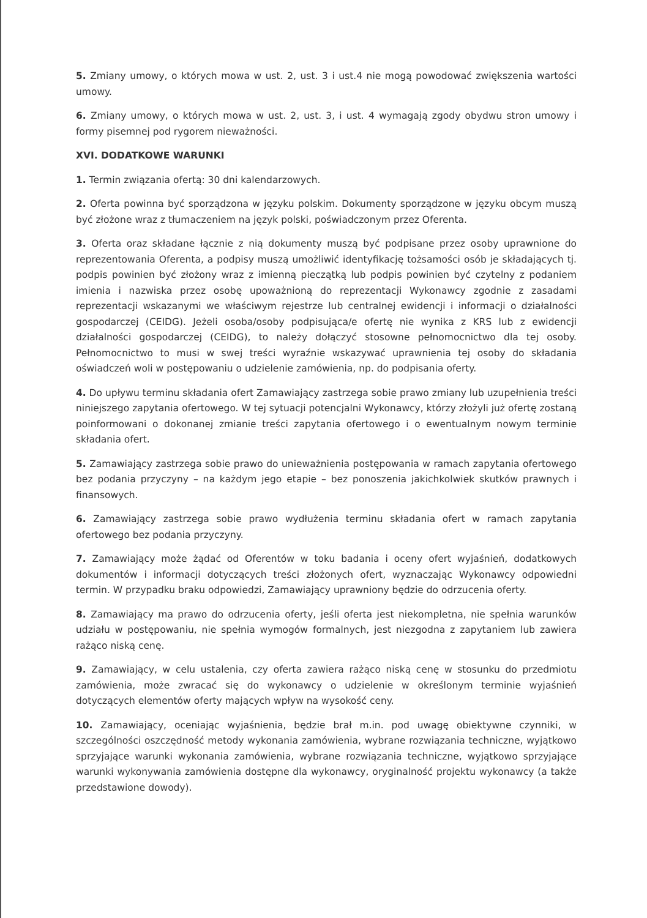5. Zmiany umowy, o których mowa w ust. 2, ust. 3 i ust.4 nie mogą powodować zwiększenia wartości umowy.
6. Zmiany umowy, o których mowa w ust. 2, ust. 3, i ust. 4 wymagają zgody obydwu stron umowy i formy pisemnej pod rygorem nieważności.
XVI. DODATKOWE WARUNKI
1. Termin związania ofertą: 30 dni kalendarzowych.
2. Oferta powinna być sporządzona w języku polskim. Dokumenty sporządzone w języku obcym muszą być złożone wraz z tłumaczeniem na język polski, poświadczonym przez Oferenta.
3. Oferta oraz składane łącznie z nią dokumenty muszą być podpisane przez osoby uprawnione do reprezentowania Oferenta, a podpisy muszą umożliwić identyfikację tożsamości osób je składających tj. podpis powinien być złożony wraz z imienną pieczątką lub podpis powinien być czytelny z podaniem imienia i nazwiska przez osobę upoważnioną do reprezentacji Wykonawcy zgodnie z zasadami reprezentacji wskazanymi we właściwym rejestrze lub centralnej ewidencji i informacji o działalności gospodarczej (CEIDG). Jeżeli osoba/osoby podpisująca/e ofertę nie wynika z KRS lub z ewidencji działalności gospodarczej (CEIDG), to należy dołączyć stosowne pełnomocnictwo dla tej osoby. Pełnomocnictwo to musi w swej treści wyraźnie wskazywać uprawnienia tej osoby do składania oświadczeń woli w postępowaniu o udzielenie zamówienia, np. do podpisania oferty.
4. Do upływu terminu składania ofert Zamawiający zastrzega sobie prawo zmiany lub uzupełnienia treści niniejszego zapytania ofertowego. W tej sytuacji potencjalni Wykonawcy, którzy złożyli już ofertę zostaną poinformowani o dokonanej zmianie treści zapytania ofertowego i o ewentualnym nowym terminie składania ofert.
5. Zamawiający zastrzega sobie prawo do unieważnienia postępowania w ramach zapytania ofertowego bez podania przyczyny – na każdym jego etapie – bez ponoszenia jakichkolwiek skutków prawnych i finansowych.
6. Zamawiający zastrzega sobie prawo wydłużenia terminu składania ofert w ramach zapytania ofertowego bez podania przyczyny.
7. Zamawiający może żądać od Oferentów w toku badania i oceny ofert wyjaśnień, dodatkowych dokumentów i informacji dotyczących treści złożonych ofert, wyznaczając Wykonawcy odpowiedni termin. W przypadku braku odpowiedzi, Zamawiający uprawniony będzie do odrzucenia oferty.
8. Zamawiający ma prawo do odrzucenia oferty, jeśli oferta jest niekompletna, nie spełnia warunków udziału w postępowaniu, nie spełnia wymogów formalnych, jest niezgodna z zapytaniem lub zawiera rażąco niską cenę.
9. Zamawiający, w celu ustalenia, czy oferta zawiera rażąco niską cenę w stosunku do przedmiotu zamówienia, może zwracać się do wykonawcy o udzielenie w określonym terminie wyjaśnień dotyczących elementów oferty mających wpływ na wysokość ceny.
10. Zamawiający, oceniając wyjaśnienia, będzie brał m.in. pod uwagę obiektywne czynniki, w szczególności oszczędność metody wykonania zamówienia, wybrane rozwiązania techniczne, wyjątkowo sprzyjające warunki wykonania zamówienia, wybrane rozwiązania techniczne, wyjątkowo sprzyjające warunki wykonywania zamówienia dostępne dla wykonawcy, oryginalność projektu wykonawcy (a także przedstawione dowody).